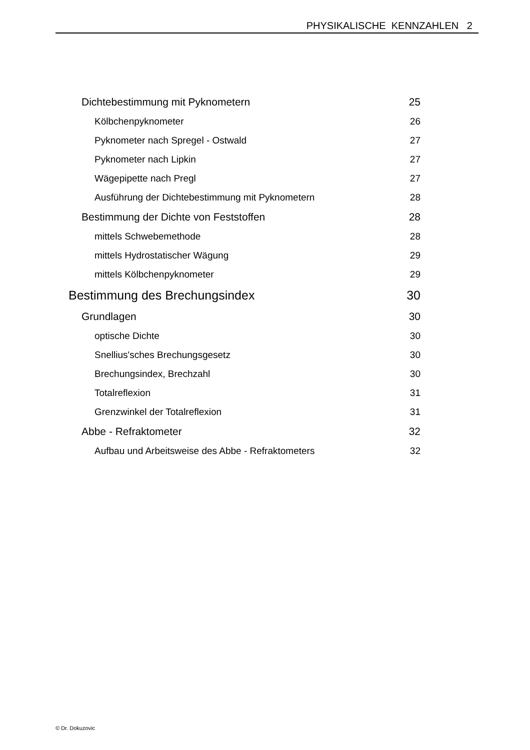PHYSIKALISCHE KENNZAHLEN 2
Dichtebestimmung mit Pyknometern 25
Kölbchenpyknometer 26
Pyknometer nach Spregel - Ostwald 27
Pyknometer nach Lipkin 27
Wägepipette nach Pregl 27
Ausführung der Dichtebestimmung mit Pyknometern 28
Bestimmung der Dichte von Feststoffen 28
mittels Schwebemethode 28
mittels Hydrostatischer Wägung 29
mittels Kölbchenpyknometer 29
Bestimmung des Brechungsindex 30
Grundlagen 30
optische Dichte 30
Snellius'sches Brechungsgesetz 30
Brechungsindex, Brechzahl 30
Totalreflexion 31
Grenzwinkel der Totalreflexion 31
Abbe - Refraktometer 32
Aufbau und Arbeitsweise des Abbe - Refraktometers 32
© Dr. Dokuzovic